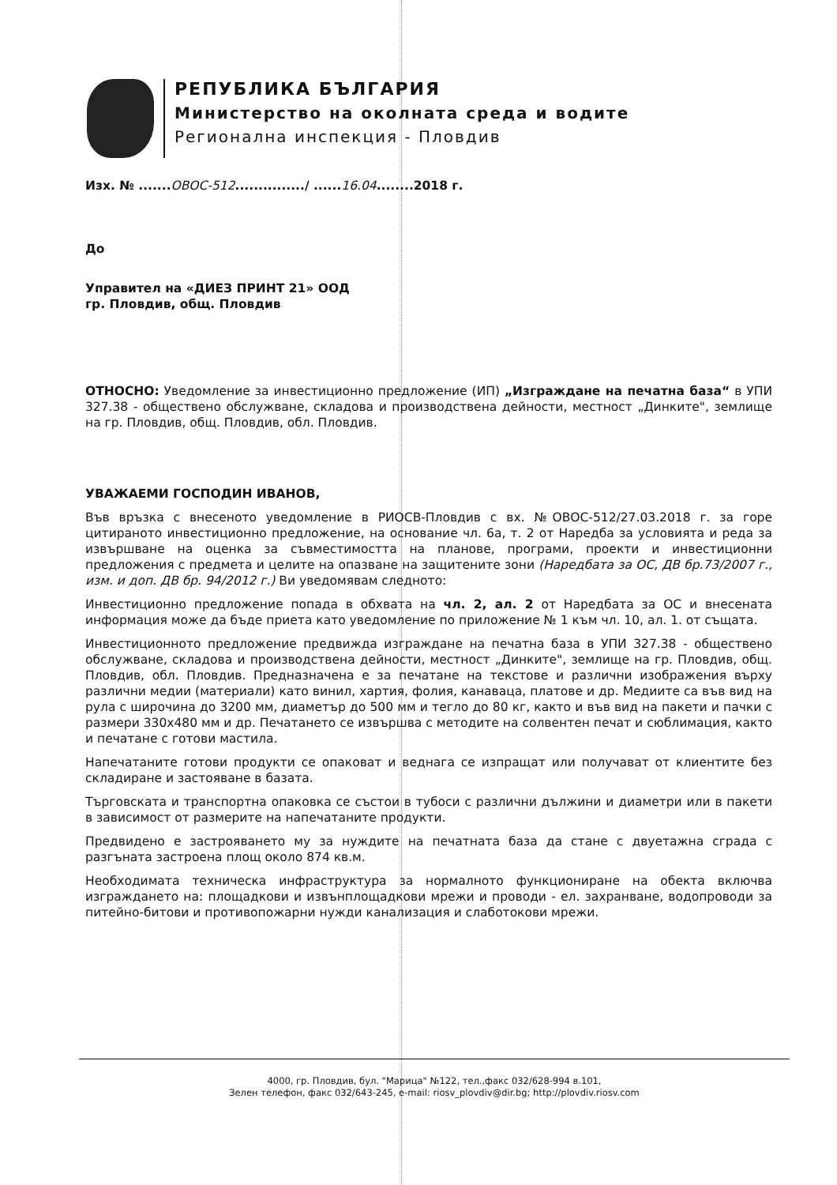РЕПУБЛИКА БЪЛГАРИЯ
Министерство на околната среда и водите
Регионална инспекция - Пловдив
Изх. № .......ОВОС-512.............../ ......16.04........2018 г.
До
Управител на «ДИЕЗ ПРИНТ 21» ООД
гр. Пловдив, общ. Пловдив
ОТНОСНО: Уведомление за инвестиционно предложение (ИП) „Изграждане на печатна база“ в УПИ 327.38 - обществено обслужване, складова и производствена дейности, местност „Динките", землище на гр. Пловдив, общ. Пловдив, обл. Пловдив.
УВАЖАЕМИ ГОСПОДИН ИВАНОВ,
Във връзка с внесеното уведомление в РИОСВ-Пловдив с вх. №ОВОС-512/27.03.2018 г. за горе цитираното инвестиционно предложение, на основание чл. 6а, т. 2 от Наредба за условията и реда за извършване на оценка за съвместимостта на планове, програми, проекти и инвестиционни предложения с предмета и целите на опазване на защитените зони (Наредбата за ОС, ДВ бр.73/2007 г., изм. и доп. ДВ бр. 94/2012 г.) Ви уведомявам следното:
Инвестиционно предложение попада в обхвата на чл. 2, ал. 2 от Наредбата за ОС и внесената информация може да бъде приета като уведомление по приложение № 1 към чл. 10, ал. 1. от същата.
Инвестиционното предложение предвижда изграждане на печатна база в УПИ 327.38 - обществено обслужване, складова и производствена дейности, местност „Динките", землище на гр. Пловдив, общ. Пловдив, обл. Пловдив. Предназначена е за печатане на текстове и различни изображения върху различни медии (материали) като винил, хартия, фолия, канаваца, платове и др. Медиите са във вид на рула с широчина до 3200 мм, диаметър до 500 мм и тегло до 80 кг, както и във вид на пакети и пачки с размери 330х480 мм и др. Печатането се извършва с методите на солвентен печат и сюблимация, както и печатане с готови мастила.
Напечатаните готови продукти се опаковат и веднага се изпращат или получават от клиентите без складиране и застояване в базата.
Търговската и транспортна опаковка се състои в тубоси с различни дължини и диаметри или в пакети в зависимост от размерите на напечатаните продукти.
Предвидено е застрояването му за нуждите на печатната база да стане с двуетажна сграда с разгъната застроена площ около 874 кв.м.
Необходимата техническа инфраструктура за нормалното функциониране на обекта включва изграждането на: площадкови и извънплощадкови мрежи и проводи - ел. захранване, водопроводи за питейно-битови и противопожарни нужди канализация и слаботокови мрежи.
4000, гр. Пловдив, бул. "Марица" №122, тел.,факс 032/628-994 в.101,
Зелен телефон, факс 032/643-245, e-mail: riosv_plovdiv@dir.bg; http://plovdiv.riosv.com